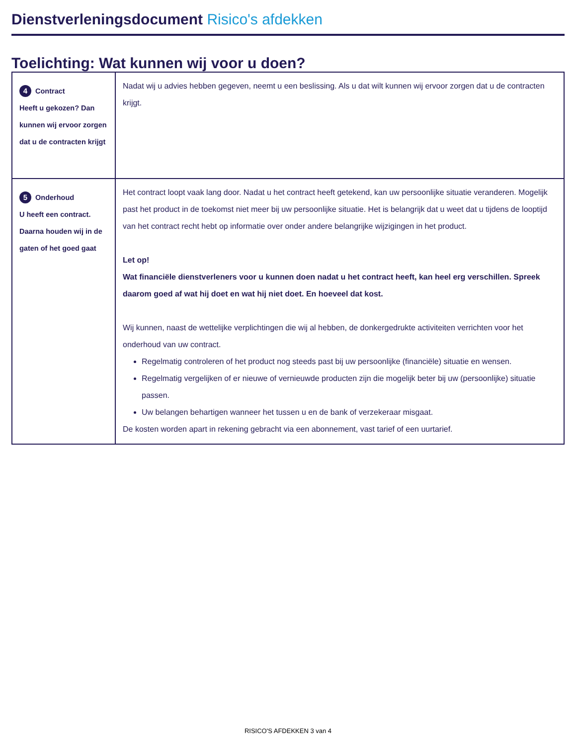Dienstverleningsdocument Risico's afdekken
Toelichting: Wat kunnen wij voor u doen?
| 4 Contract Heeft u gekozen? Dan kunnen wij ervoor zorgen dat u de contracten krijgt | Nadat wij u advies hebben gegeven, neemt u een beslissing. Als u dat wilt kunnen wij ervoor zorgen dat u de contracten krijgt. |
| 5 Onderhoud U heeft een contract. Daarna houden wij in de gaten of het goed gaat | Het contract loopt vaak lang door. Nadat u het contract heeft getekend, kan uw persoonlijke situatie veranderen. Mogelijk past het product in de toekomst niet meer bij uw persoonlijke situatie. Het is belangrijk dat u weet dat u tijdens de looptijd van het contract recht hebt op informatie over onder andere belangrijke wijzigingen in het product. Let op! Wat financiële dienstverleners voor u kunnen doen nadat u het contract heeft, kan heel erg verschillen. Spreek daarom goed af wat hij doet en wat hij niet doet. En hoeveel dat kost. Wij kunnen, naast de wettelijke verplichtingen die wij al hebben, de donkergedrukte activiteiten verrichten voor het onderhoud van uw contract. Regelmatig controleren of het product nog steeds past bij uw persoonlijke (financiële) situatie en wensen. Regelmatig vergelijken of er nieuwe of vernieuwde producten zijn die mogelijk beter bij uw (persoonlijke) situatie passen. Uw belangen behartigen wanneer het tussen u en de bank of verzekeraar misgaat. De kosten worden apart in rekening gebracht via een abonnement, vast tarief of een uurtarief. |
RISICO'S AFDEKKEN 3 van 4